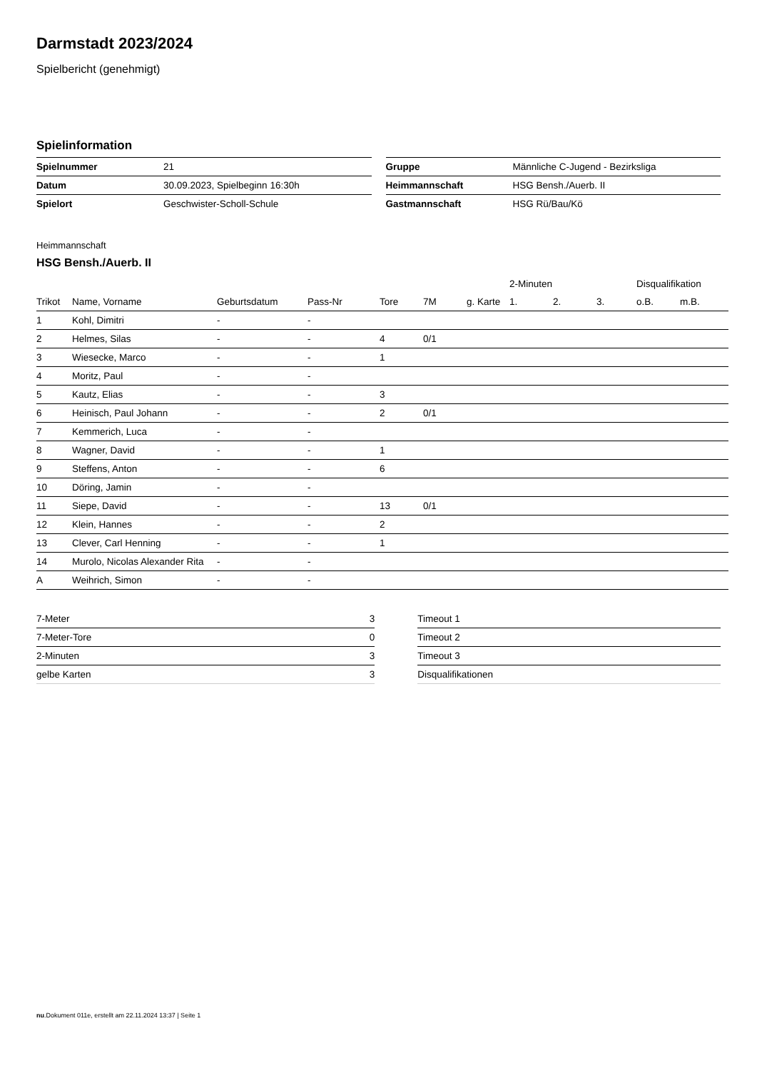Darmstadt 2023/2024
Spielbericht (genehmigt)
Spielinformation
| Spielnummer | 21 |
| Datum | 30.09.2023, Spielbeginn 16:30h |
| Spielort | Geschwister-Scholl-Schule |
| Gruppe | Männliche C-Jugend - Bezirksliga |
| Heimmannschaft | HSG Bensh./Auerb. II |
| Gastmannschaft | HSG Rü/Bau/Kö |
Heimmannschaft
HSG Bensh./Auerb. II
| | | | | | | | 2-Minuten | | | Disqualifikation | |
| --- | --- | --- | --- | --- | --- | --- | --- | --- | --- | --- | --- |
| Trikot | Name, Vorname | Geburtsdatum | Pass-Nr | Tore | 7M | g. Karte | 1. | 2. | 3. | o.B. | m.B. |
| 1 | Kohl, Dimitri | - | - | | | | | | | | |
| 2 | Helmes, Silas | - | - | 4 | 0/1 | | | | | | |
| 3 | Wiesecke, Marco | - | - | 1 | | | | | | | |
| 4 | Moritz, Paul | - | - | | | | | | | | |
| 5 | Kautz, Elias | - | - | 3 | | | | | | | |
| 6 | Heinisch, Paul Johann | - | - | 2 | 0/1 | | | | | | |
| 7 | Kemmerich, Luca | - | - | | | | | | | | |
| 8 | Wagner, David | - | - | 1 | | | | | | | |
| 9 | Steffens, Anton | - | - | 6 | | | | | | | |
| 10 | Döring, Jamin | - | - | | | | | | | | |
| 11 | Siepe, David | - | - | 13 | 0/1 | | | | | | |
| 12 | Klein, Hannes | - | - | 2 | | | | | | | |
| 13 | Clever, Carl Henning | - | - | 1 | | | | | | | |
| 14 | Murolo, Nicolas Alexander Rita | - | - | | | | | | | | |
| A | Weihrich, Simon | - | - | | | | | | | | |
| 7-Meter | 3 |
| 7-Meter-Tore | 0 |
| 2-Minuten | 3 |
| gelbe Karten | 3 |
| Timeout 1 |
| Timeout 2 |
| Timeout 3 |
| Disqualifikationen |
nu.Dokument 011e, erstellt am 22.11.2024 13:37 | Seite 1